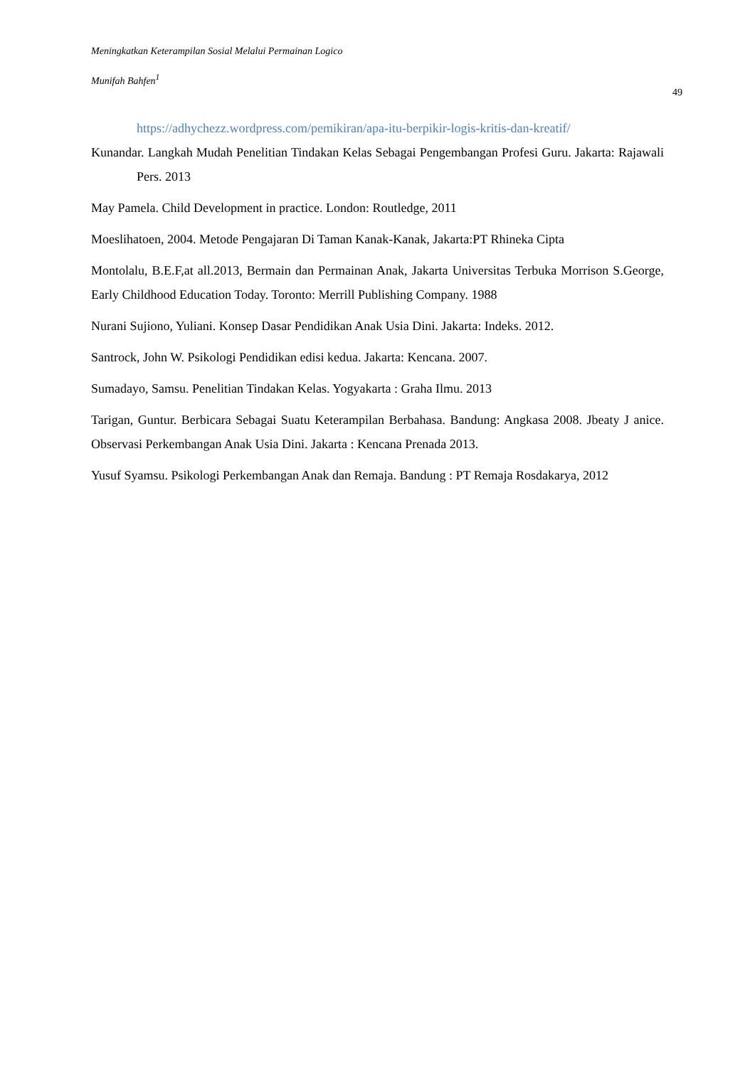Meningkatkan Keterampilan Sosial Melalui Permainan Logico
Munifah Bahfen<sup>1</sup>
49
https://adhychezz.wordpress.com/pemikiran/apa-itu-berpikir-logis-kritis-dan-kreatif/
Kunandar. Langkah Mudah Penelitian Tindakan Kelas Sebagai Pengembangan Profesi Guru. Jakarta: Rajawali Pers. 2013
May Pamela. Child Development in practice. London: Routledge, 2011
Moeslihatoen, 2004. Metode Pengajaran Di Taman Kanak-Kanak, Jakarta:PT Rhineka Cipta
Montolalu, B.E.F,at all.2013, Bermain dan Permainan Anak, Jakarta Universitas Terbuka Morrison S.George, Early Childhood Education Today. Toronto: Merrill Publishing Company. 1988
Nurani Sujiono, Yuliani. Konsep Dasar Pendidikan Anak Usia Dini. Jakarta: Indeks. 2012.
Santrock, John W. Psikologi Pendidikan edisi kedua. Jakarta: Kencana. 2007.
Sumadayo, Samsu. Penelitian Tindakan Kelas. Yogyakarta : Graha Ilmu. 2013
Tarigan, Guntur. Berbicara Sebagai Suatu Keterampilan Berbahasa. Bandung: Angkasa 2008. Jbeaty J anice. Observasi Perkembangan Anak Usia Dini. Jakarta : Kencana Prenada 2013.
Yusuf Syamsu. Psikologi Perkembangan Anak dan Remaja. Bandung : PT Remaja Rosdakarya, 2012